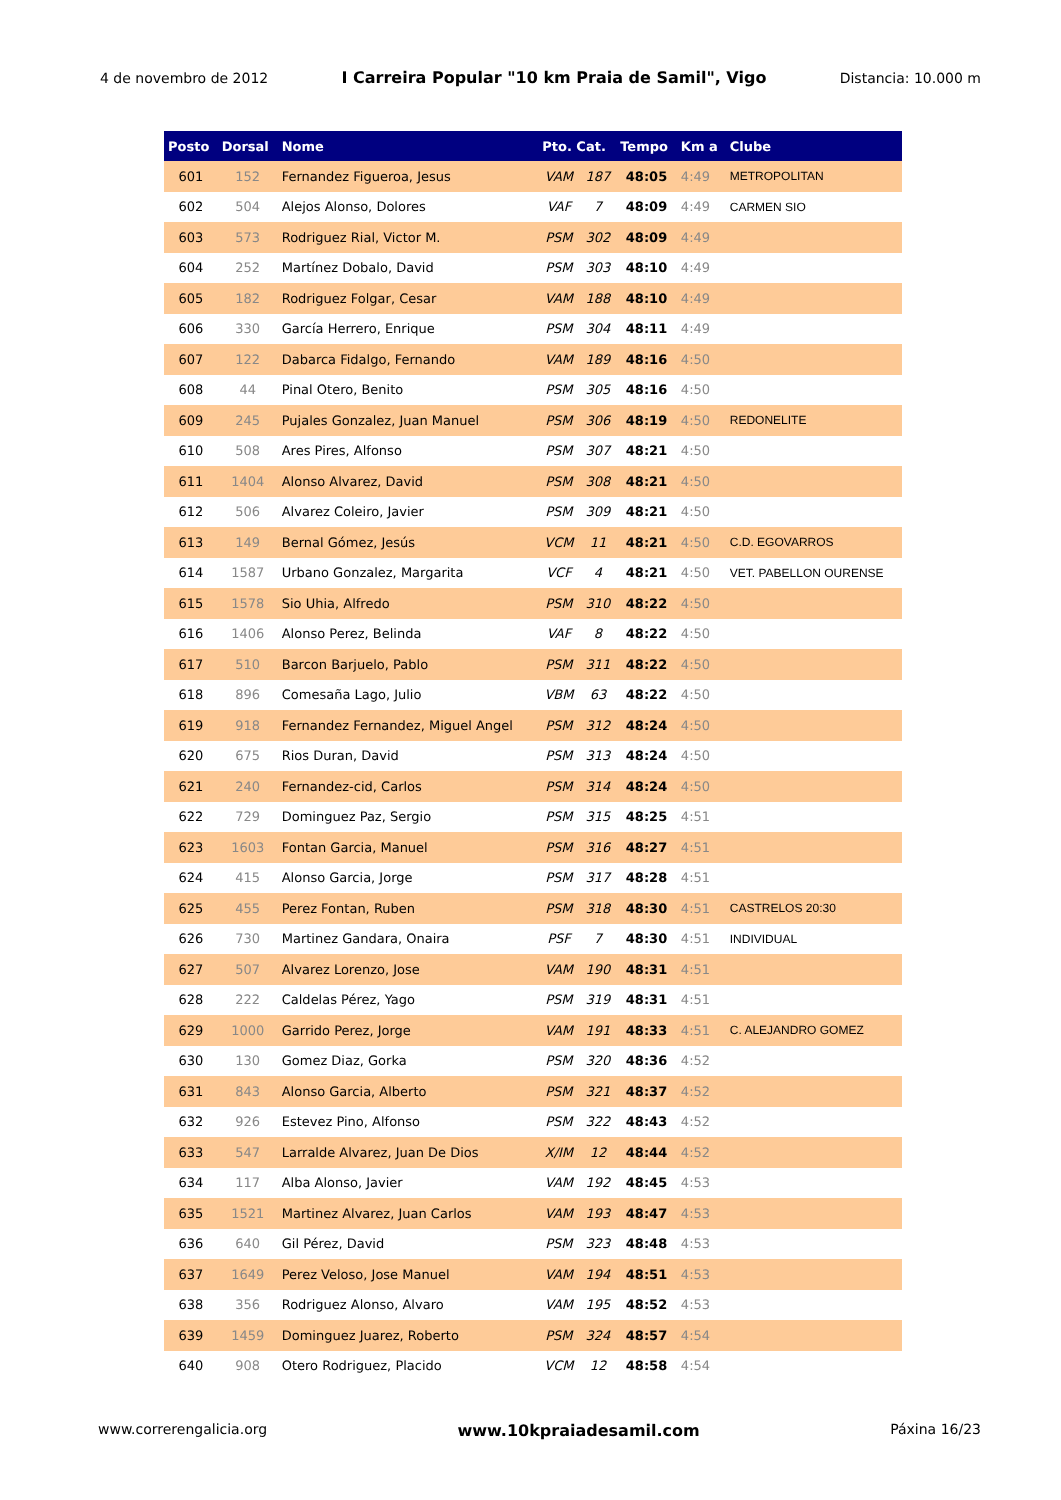4 de novembro de 2012 I Carreira Popular "10 km Praia de Samil", Vigo Distancia: 10.000 m
| Posto | Dorsal | Nome | Pto. Cat. | | Tempo | Km a | Clube |
| --- | --- | --- | --- | --- | --- | --- | --- |
| 601 | 152 | Fernandez Figueroa, Jesus | VAM | 187 | 48:05 | 4:49 | METROPOLITAN |
| 602 | 504 | Alejos Alonso, Dolores | VAF | 7 | 48:09 | 4:49 | CARMEN SIO |
| 603 | 573 | Rodriguez Rial, Victor M. | PSM | 302 | 48:09 | 4:49 | |
| 604 | 252 | Martínez Dobalo, David | PSM | 303 | 48:10 | 4:49 | |
| 605 | 182 | Rodriguez Folgar, Cesar | VAM | 188 | 48:10 | 4:49 | |
| 606 | 330 | García Herrero, Enrique | PSM | 304 | 48:11 | 4:49 | |
| 607 | 122 | Dabarca Fidalgo, Fernando | VAM | 189 | 48:16 | 4:50 | |
| 608 | 44 | Pinal Otero, Benito | PSM | 305 | 48:16 | 4:50 | |
| 609 | 245 | Pujales Gonzalez, Juan Manuel | PSM | 306 | 48:19 | 4:50 | REDONELITE |
| 610 | 508 | Ares Pires, Alfonso | PSM | 307 | 48:21 | 4:50 | |
| 611 | 1404 | Alonso Alvarez, David | PSM | 308 | 48:21 | 4:50 | |
| 612 | 506 | Alvarez Coleiro, Javier | PSM | 309 | 48:21 | 4:50 | |
| 613 | 149 | Bernal Gómez, Jesús | VCM | 11 | 48:21 | 4:50 | C.D. EGOVARROS |
| 614 | 1587 | Urbano Gonzalez, Margarita | VCF | 4 | 48:21 | 4:50 | VET. PABELLON OURENSE |
| 615 | 1578 | Sio Uhia, Alfredo | PSM | 310 | 48:22 | 4:50 | |
| 616 | 1406 | Alonso Perez, Belinda | VAF | 8 | 48:22 | 4:50 | |
| 617 | 510 | Barcon Barjuelo, Pablo | PSM | 311 | 48:22 | 4:50 | |
| 618 | 896 | Comesaña Lago, Julio | VBM | 63 | 48:22 | 4:50 | |
| 619 | 918 | Fernandez Fernandez, Miguel Angel | PSM | 312 | 48:24 | 4:50 | |
| 620 | 675 | Rios Duran, David | PSM | 313 | 48:24 | 4:50 | |
| 621 | 240 | Fernandez-cid, Carlos | PSM | 314 | 48:24 | 4:50 | |
| 622 | 729 | Dominguez Paz, Sergio | PSM | 315 | 48:25 | 4:51 | |
| 623 | 1603 | Fontan Garcia, Manuel | PSM | 316 | 48:27 | 4:51 | |
| 624 | 415 | Alonso Garcia, Jorge | PSM | 317 | 48:28 | 4:51 | |
| 625 | 455 | Perez Fontan, Ruben | PSM | 318 | 48:30 | 4:51 | CASTRELOS 20:30 |
| 626 | 730 | Martinez Gandara, Onaira | PSF | 7 | 48:30 | 4:51 | INDIVIDUAL |
| 627 | 507 | Alvarez Lorenzo, Jose | VAM | 190 | 48:31 | 4:51 | |
| 628 | 222 | Caldelas Pérez, Yago | PSM | 319 | 48:31 | 4:51 | |
| 629 | 1000 | Garrido Perez, Jorge | VAM | 191 | 48:33 | 4:51 | C. ALEJANDRO GOMEZ |
| 630 | 130 | Gomez Diaz, Gorka | PSM | 320 | 48:36 | 4:52 | |
| 631 | 843 | Alonso Garcia, Alberto | PSM | 321 | 48:37 | 4:52 | |
| 632 | 926 | Estevez Pino, Alfonso | PSM | 322 | 48:43 | 4:52 | |
| 633 | 547 | Larralde Alvarez, Juan De Dios | X/IM | 12 | 48:44 | 4:52 | |
| 634 | 117 | Alba Alonso, Javier | VAM | 192 | 48:45 | 4:53 | |
| 635 | 1521 | Martinez Alvarez, Juan Carlos | VAM | 193 | 48:47 | 4:53 | |
| 636 | 640 | Gil Pérez, David | PSM | 323 | 48:48 | 4:53 | |
| 637 | 1649 | Perez Veloso, Jose Manuel | VAM | 194 | 48:51 | 4:53 | |
| 638 | 356 | Rodriguez Alonso, Alvaro | VAM | 195 | 48:52 | 4:53 | |
| 639 | 1459 | Dominguez Juarez, Roberto | PSM | 324 | 48:57 | 4:54 | |
| 640 | 908 | Otero Rodriguez, Placido | VCM | 12 | 48:58 | 4:54 | |
www.correrengalicia.org www.10kpraiadesamil.com Páxina 16/23